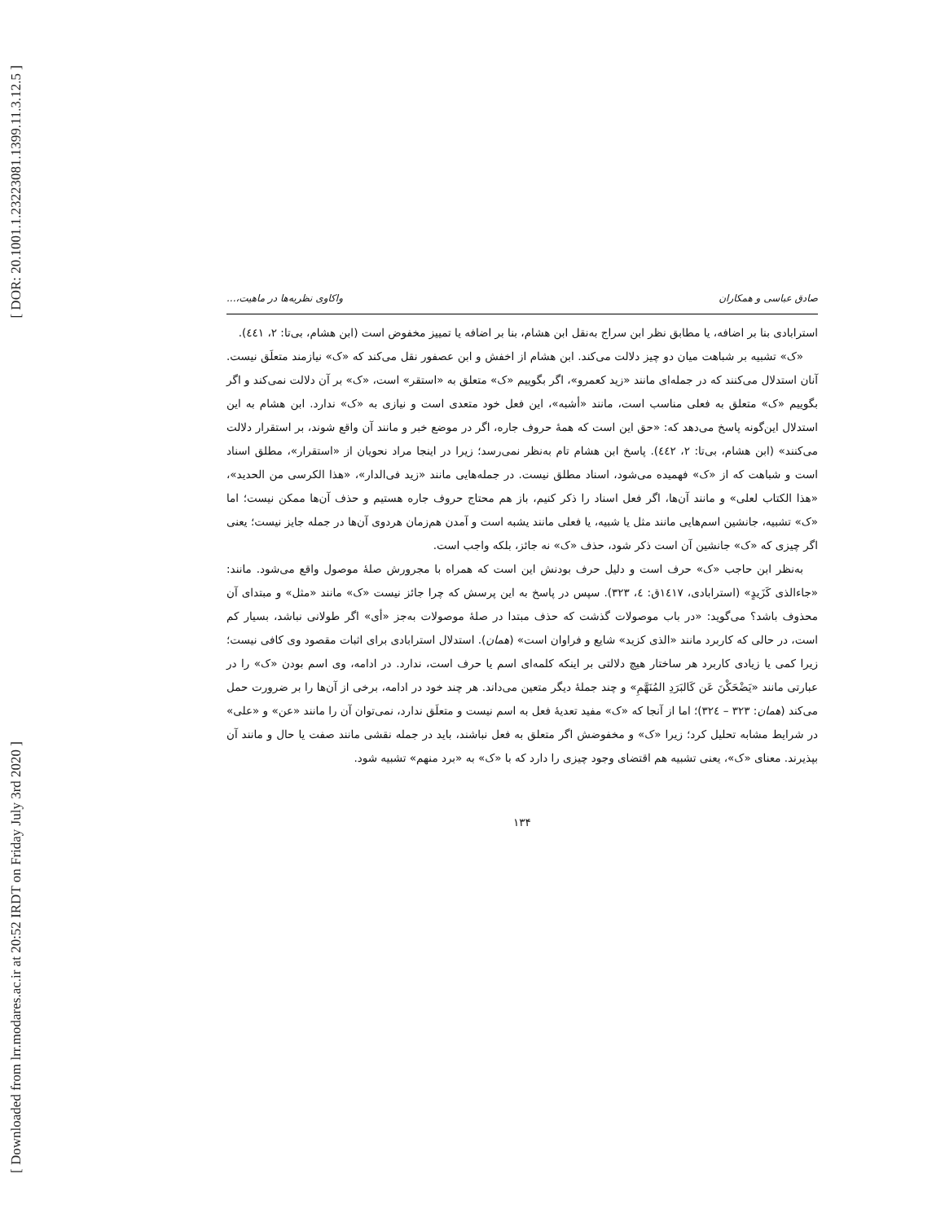[ DOR: 20.1001.1.23223081.1399.11.3.12.5 ]
[ Downloaded from lrr.modares.ac.ir at 20:52 IRDT on Friday July 3rd 2020 ]
صادق عباسی و همکاران واکاوی نظریه‌ها در ماهیت،...
استرابادی بنا بر اضافه، یا مطابق نظر ابن سراج به‌نقل ابن هشام، بنا بر اضافه یا تمییز مخفوض است (ابن هشام، بی‌تا: ۲، ٤٤١).
«ک» تشبیه بر شباهت میان دو چیز دلالت می‌کند. ابن هشام از اخفش و ابن عصفور نقل می‌کند که «ک» نیازمند متعلَق نیست. آنان استدلال می‌کنند که در جمله‌ای مانند «زید کعمرو»، اگر بگوییم «ک» متعلق به «استقر» است، «ک» بر آن دلالت نمی‌کند و اگر بگوییم «ک» متعلق به فعلی مناسب است، مانند «أشبه»، این فعل خود متعدی است و نیازی به «ک» ندارد. ابن هشام به این استدلال این‌گونه پاسخ می‌دهد که: «حق این است که همهٔ حروف جاره، اگر در موضع خبر و مانند آن واقع شوند، بر استقرار دلالت می‌کنند» (ابن هشام، بی‌تا: ۲، ٤٤٢). پاسخ ابن هشام تام به‌نظر نمی‌رسد؛ زیرا در اینجا مراد نحویان از «استقرار»، مطلق اسناد است و شباهت که از «ک» فهمیده می‌شود، اسناد مطلق نیست. در جمله‌هایی مانند «زید فی‌الدار»، «هذا الکرسی من الحدید»، «هذا الکتاب لعلی» و مانند آن‌ها، اگر فعل اسناد را ذکر کنیم، باز هم محتاج حروف جاره هستیم و حذف آن‌ها ممکن نیست؛ اما «ک» تشبیه، جانشین اسم‌هایی مانند مثل یا شبیه، یا فعلی مانند یشبه است و آمدن هم‌زمان هردوی آن‌ها در جمله جایز نیست؛ یعنی اگر چیزی که «ک» جانشین آن است ذکر شود، حذف «ک» نه جائز، بلکه واجب است.
به‌نظر ابن حاجب «ک» حرف است و دلیل حرف بودنش این است که همراه با مجرورش صلهٔ موصول واقع می‌شود. مانند: «جاءالذی کَزَیدٍ» (استرابادی، ١٤١٧ق: ٤، ٣٢٣). سپس در پاسخ به این پرسش که چرا جائز نیست «ک» مانند «مثل» و مبتدای آن محذوف باشد؟ می‌گوید: «در باب موصولات گذشت که حذف مبتدا در صلهٔ موصولات به‌جز «أی» اگر طولانی نباشد، بسیار کم است، در حالی که کاربرد مانند «الذی کزید» شایع و فراوان است» (همان). استدلال استرابادی برای اثبات مقصود وی کافی نیست؛ زیرا کمی یا زیادی کاربرد هر ساختار هیچ دلالتی بر اینکه کلمه‌ای اسم یا حرف است، ندارد. در ادامه، وی اسم بودن «ک» را در عبارتی مانند «یَضْحَکْنَ عَن کَالبَرَدِ المُنَهَّمِ» و چند جملهٔ دیگر متعین می‌داند. هر چند خود در ادامه، برخی از آن‌ها را بر ضرورت حمل می‌کند (همان: ٣٢٣ – ٣٢٤)؛ اما از آنجا که «ک» مفید تعدیهٔ فعل به اسم نیست و متعلَق ندارد، نمی‌توان آن را مانند «عن» و «علی» در شرایط مشابه تحلیل کرد؛ زیرا «ک» و مخفوضش اگر متعلق به فعل نباشند، باید در جمله نقشی مانند صفت یا حال و مانند آن بپذیرند. معنای «ک»، یعنی تشبیه هم اقتضای وجود چیزی را دارد که با «ک» به «برد منهم» تشبیه شود.
۱۳۴